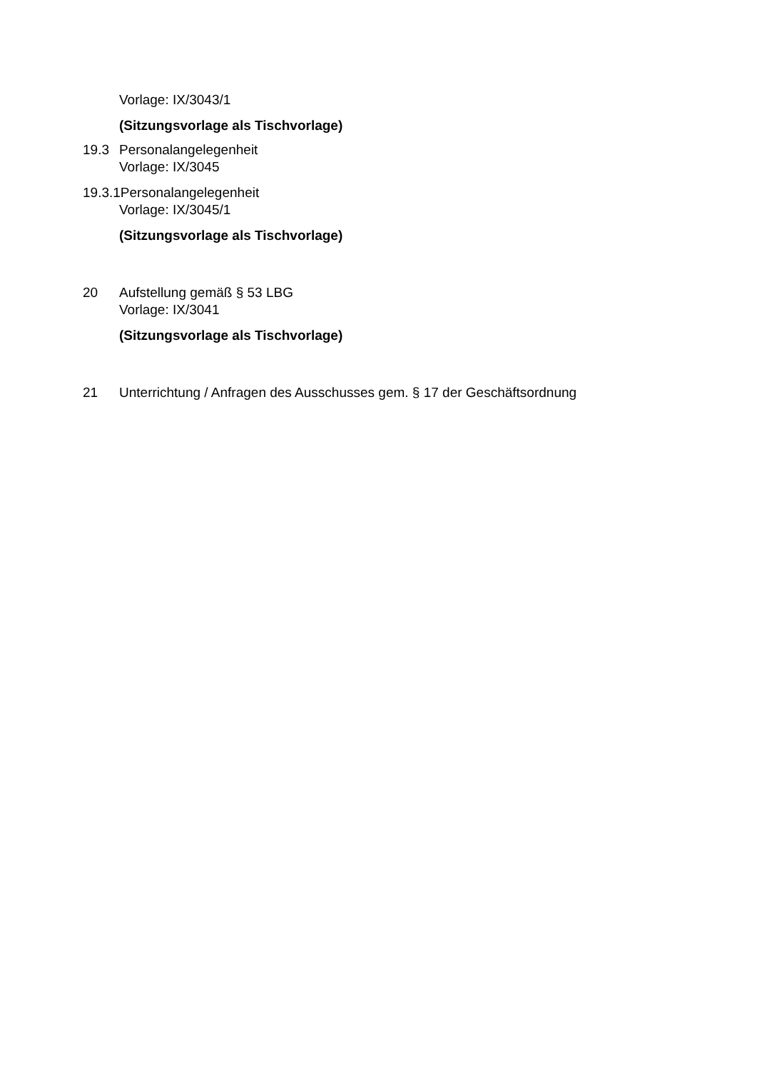Vorlage: IX/3043/1
(Sitzungsvorlage als Tischvorlage)
19.3 Personalangelegenheit
Vorlage: IX/3045
19.3.1 Personalangelegenheit
Vorlage: IX/3045/1
(Sitzungsvorlage als Tischvorlage)
20 Aufstellung gemäß § 53 LBG
Vorlage: IX/3041
(Sitzungsvorlage als Tischvorlage)
21 Unterrichtung / Anfragen des Ausschusses gem. § 17 der Geschäftsordnung